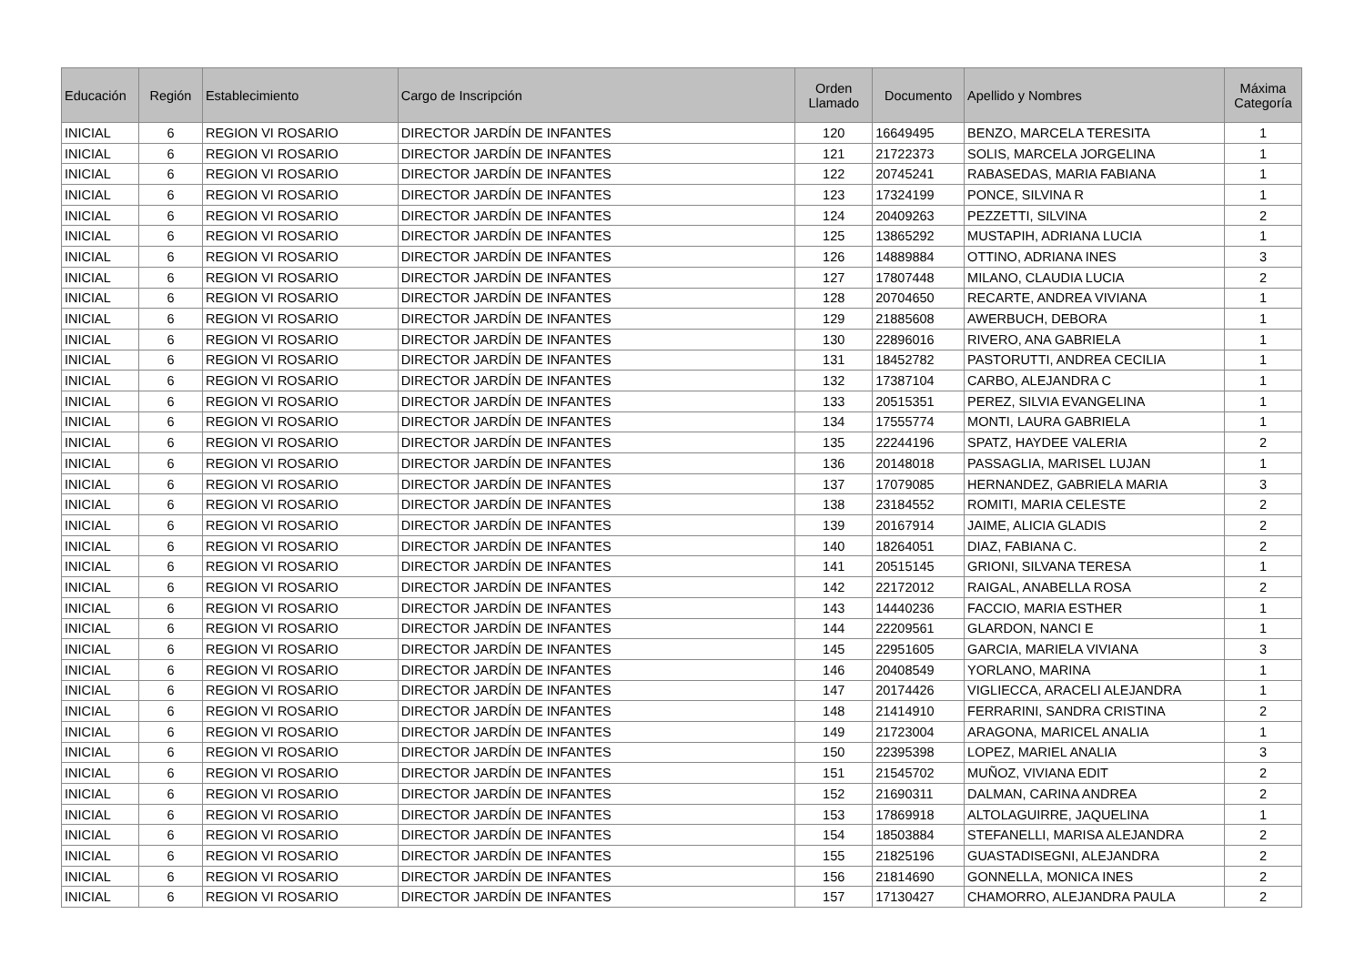| Educación | Región | Establecimiento | Cargo de Inscripción | Orden Llamado | Documento | Apellido y Nombres | Máxima Categoría |
| --- | --- | --- | --- | --- | --- | --- | --- |
| INICIAL | 6 | REGION VI ROSARIO | DIRECTOR JARDÍN DE INFANTES | 120 | 16649495 | BENZO, MARCELA TERESITA | 1 |
| INICIAL | 6 | REGION VI ROSARIO | DIRECTOR JARDÍN DE INFANTES | 121 | 21722373 | SOLIS, MARCELA JORGELINA | 1 |
| INICIAL | 6 | REGION VI ROSARIO | DIRECTOR JARDÍN DE INFANTES | 122 | 20745241 | RABASEDAS, MARIA FABIANA | 1 |
| INICIAL | 6 | REGION VI ROSARIO | DIRECTOR JARDÍN DE INFANTES | 123 | 17324199 | PONCE, SILVINA R | 1 |
| INICIAL | 6 | REGION VI ROSARIO | DIRECTOR JARDÍN DE INFANTES | 124 | 20409263 | PEZZETTI, SILVINA | 2 |
| INICIAL | 6 | REGION VI ROSARIO | DIRECTOR JARDÍN DE INFANTES | 125 | 13865292 | MUSTAPIH, ADRIANA LUCIA | 1 |
| INICIAL | 6 | REGION VI ROSARIO | DIRECTOR JARDÍN DE INFANTES | 126 | 14889884 | OTTINO, ADRIANA INES | 3 |
| INICIAL | 6 | REGION VI ROSARIO | DIRECTOR JARDÍN DE INFANTES | 127 | 17807448 | MILANO, CLAUDIA LUCIA | 2 |
| INICIAL | 6 | REGION VI ROSARIO | DIRECTOR JARDÍN DE INFANTES | 128 | 20704650 | RECARTE, ANDREA VIVIANA | 1 |
| INICIAL | 6 | REGION VI ROSARIO | DIRECTOR JARDÍN DE INFANTES | 129 | 21885608 | AWERBUCH, DEBORA | 1 |
| INICIAL | 6 | REGION VI ROSARIO | DIRECTOR JARDÍN DE INFANTES | 130 | 22896016 | RIVERO, ANA GABRIELA | 1 |
| INICIAL | 6 | REGION VI ROSARIO | DIRECTOR JARDÍN DE INFANTES | 131 | 18452782 | PASTORUTTI, ANDREA CECILIA | 1 |
| INICIAL | 6 | REGION VI ROSARIO | DIRECTOR JARDÍN DE INFANTES | 132 | 17387104 | CARBO, ALEJANDRA C | 1 |
| INICIAL | 6 | REGION VI ROSARIO | DIRECTOR JARDÍN DE INFANTES | 133 | 20515351 | PEREZ, SILVIA EVANGELINA | 1 |
| INICIAL | 6 | REGION VI ROSARIO | DIRECTOR JARDÍN DE INFANTES | 134 | 17555774 | MONTI, LAURA GABRIELA | 1 |
| INICIAL | 6 | REGION VI ROSARIO | DIRECTOR JARDÍN DE INFANTES | 135 | 22244196 | SPATZ, HAYDEE VALERIA | 2 |
| INICIAL | 6 | REGION VI ROSARIO | DIRECTOR JARDÍN DE INFANTES | 136 | 20148018 | PASSAGLIA, MARISEL LUJAN | 1 |
| INICIAL | 6 | REGION VI ROSARIO | DIRECTOR JARDÍN DE INFANTES | 137 | 17079085 | HERNANDEZ, GABRIELA MARIA | 3 |
| INICIAL | 6 | REGION VI ROSARIO | DIRECTOR JARDÍN DE INFANTES | 138 | 23184552 | ROMITI, MARIA CELESTE | 2 |
| INICIAL | 6 | REGION VI ROSARIO | DIRECTOR JARDÍN DE INFANTES | 139 | 20167914 | JAIME, ALICIA GLADIS | 2 |
| INICIAL | 6 | REGION VI ROSARIO | DIRECTOR JARDÍN DE INFANTES | 140 | 18264051 | DIAZ, FABIANA C. | 2 |
| INICIAL | 6 | REGION VI ROSARIO | DIRECTOR JARDÍN DE INFANTES | 141 | 20515145 | GRIONI, SILVANA TERESA | 1 |
| INICIAL | 6 | REGION VI ROSARIO | DIRECTOR JARDÍN DE INFANTES | 142 | 22172012 | RAIGAL, ANABELLA ROSA | 2 |
| INICIAL | 6 | REGION VI ROSARIO | DIRECTOR JARDÍN DE INFANTES | 143 | 14440236 | FACCIO, MARIA ESTHER | 1 |
| INICIAL | 6 | REGION VI ROSARIO | DIRECTOR JARDÍN DE INFANTES | 144 | 22209561 | GLARDON, NANCI E | 1 |
| INICIAL | 6 | REGION VI ROSARIO | DIRECTOR JARDÍN DE INFANTES | 145 | 22951605 | GARCIA, MARIELA VIVIANA | 3 |
| INICIAL | 6 | REGION VI ROSARIO | DIRECTOR JARDÍN DE INFANTES | 146 | 20408549 | YORLANO, MARINA | 1 |
| INICIAL | 6 | REGION VI ROSARIO | DIRECTOR JARDÍN DE INFANTES | 147 | 20174426 | VIGLIECCA, ARACELI ALEJANDRA | 1 |
| INICIAL | 6 | REGION VI ROSARIO | DIRECTOR JARDÍN DE INFANTES | 148 | 21414910 | FERRARINI, SANDRA CRISTINA | 2 |
| INICIAL | 6 | REGION VI ROSARIO | DIRECTOR JARDÍN DE INFANTES | 149 | 21723004 | ARAGONA, MARICEL ANALIA | 1 |
| INICIAL | 6 | REGION VI ROSARIO | DIRECTOR JARDÍN DE INFANTES | 150 | 22395398 | LOPEZ, MARIEL ANALIA | 3 |
| INICIAL | 6 | REGION VI ROSARIO | DIRECTOR JARDÍN DE INFANTES | 151 | 21545702 | MUÑOZ, VIVIANA EDIT | 2 |
| INICIAL | 6 | REGION VI ROSARIO | DIRECTOR JARDÍN DE INFANTES | 152 | 21690311 | DALMAN, CARINA ANDREA | 2 |
| INICIAL | 6 | REGION VI ROSARIO | DIRECTOR JARDÍN DE INFANTES | 153 | 17869918 | ALTOLAGUIRRE, JAQUELINA | 1 |
| INICIAL | 6 | REGION VI ROSARIO | DIRECTOR JARDÍN DE INFANTES | 154 | 18503884 | STEFANELLI, MARISA ALEJANDRA | 2 |
| INICIAL | 6 | REGION VI ROSARIO | DIRECTOR JARDÍN DE INFANTES | 155 | 21825196 | GUASTADISEGNI, ALEJANDRA | 2 |
| INICIAL | 6 | REGION VI ROSARIO | DIRECTOR JARDÍN DE INFANTES | 156 | 21814690 | GONNELLA, MONICA INES | 2 |
| INICIAL | 6 | REGION VI ROSARIO | DIRECTOR JARDÍN DE INFANTES | 157 | 17130427 | CHAMORRO, ALEJANDRA PAULA | 2 |